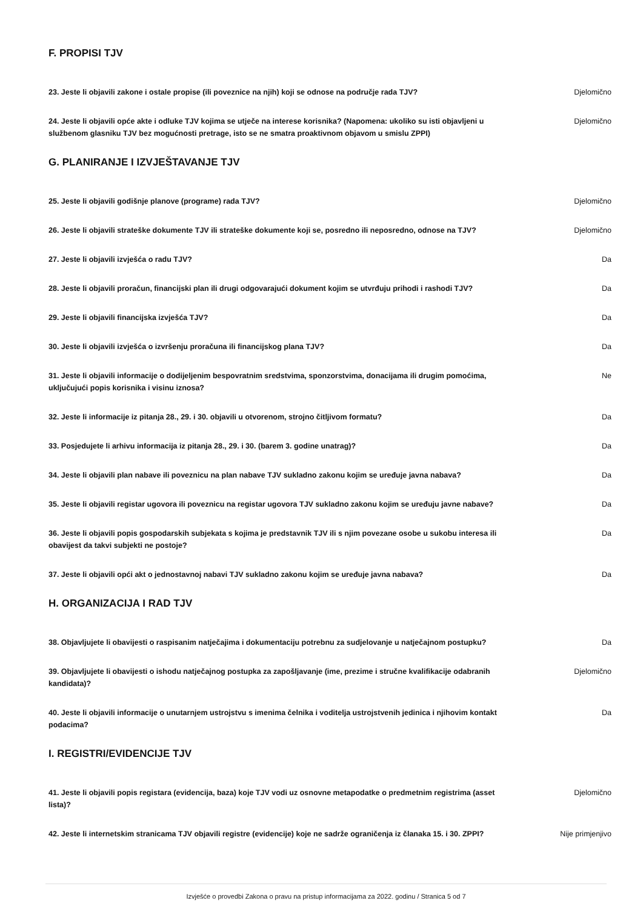F. PROPISI TJV
23. Jeste li objavili zakone i ostale propise (ili poveznice na njih) koji se odnose na područje rada TJV?
Djelomično
24. Jeste li objavili opće akte i odluke TJV kojima se utječe na interese korisnika? (Napomena: ukoliko su isti objavljeni u službenom glasniku TJV bez mogućnosti pretrage, isto se ne smatra proaktivnom objavom u smislu ZPPI)
Djelomično
G. PLANIRANJE I IZVJEŠTAVANJE TJV
25. Jeste li objavili godišnje planove (programe) rada TJV? Djelomično
26. Jeste li objavili strateške dokumente TJV ili strateške dokumente koji se, posredno ili neposredno, odnose na TJV?
Djelomično
27. Jeste li objavili izvješća o radu TJV? Da
28. Jeste li objavili proračun, financijski plan ili drugi odgovarajući dokument kojim se utvrđuju prihodi i rashodi TJV?
Da
29. Jeste li objavili financijska izvješća TJV? Da
30. Jeste li objavili izvješća o izvršenju proračuna ili financijskog plana TJV? Da
31. Jeste li objavili informacije o dodijeljenim bespovratnim sredstvima, sponzorstvima, donacijama ili drugim pomoćima, uključujući popis korisnika i visinu iznosa?
Ne
32. Jeste li informacije iz pitanja 28., 29. i 30. objavili u otvorenom, strojno čitljivom formatu?
Da
33. Posjedujete li arhivu informacija iz pitanja 28., 29. i 30. (barem 3. godine unatrag)? Da
34. Jeste li objavili plan nabave ili poveznicu na plan nabave TJV sukladno zakonu kojim se uređuje javna nabava?
Da
35. Jeste li objavili registar ugovora ili poveznicu na registar ugovora TJV sukladno zakonu kojim se uređuju javne nabave?
Da
36. Jeste li objavili popis gospodarskih subjekata s kojima je predstavnik TJV ili s njim povezane osobe u sukobu interesa ili obavijest da takvi subjekti ne postoje?
Da
37. Jeste li objavili opći akt o jednostavnoj nabavi TJV sukladno zakonu kojim se uređuje javna nabava?
Da
H. ORGANIZACIJA I RAD TJV
38. Objavljujete li obavijesti o raspisanim natječajima i dokumentaciju potrebnu za sudjelovanje u natječajnom postupku?
Da
39. Objavljujete li obavijesti o ishodu natječajnog postupka za zapošljavanje (ime, prezime i stručne kvalifikacije odabranih kandidata)?
Djelomično
40. Jeste li objavili informacije o unutarnjem ustrojstvu s imenima čelnika i voditelja ustrojstvenih jedinica i njihovim kontakt podacima?
Da
I. REGISTRI/EVIDENCIJE TJV
41. Jeste li objavili popis registara (evidencija, baza) koje TJV vodi uz osnovne metapodatke o predmetnim registrima (asset lista)?
Djelomično
42. Jeste li internetskim stranicama TJV objavili registre (evidencije) koje ne sadrže ograničenja iz članaka 15. i 30. ZPPI?
Nije primjenjivo
Izvješće o provedbi Zakona o pravu na pristup informacijama za 2022. godinu / Stranica 5 od 7